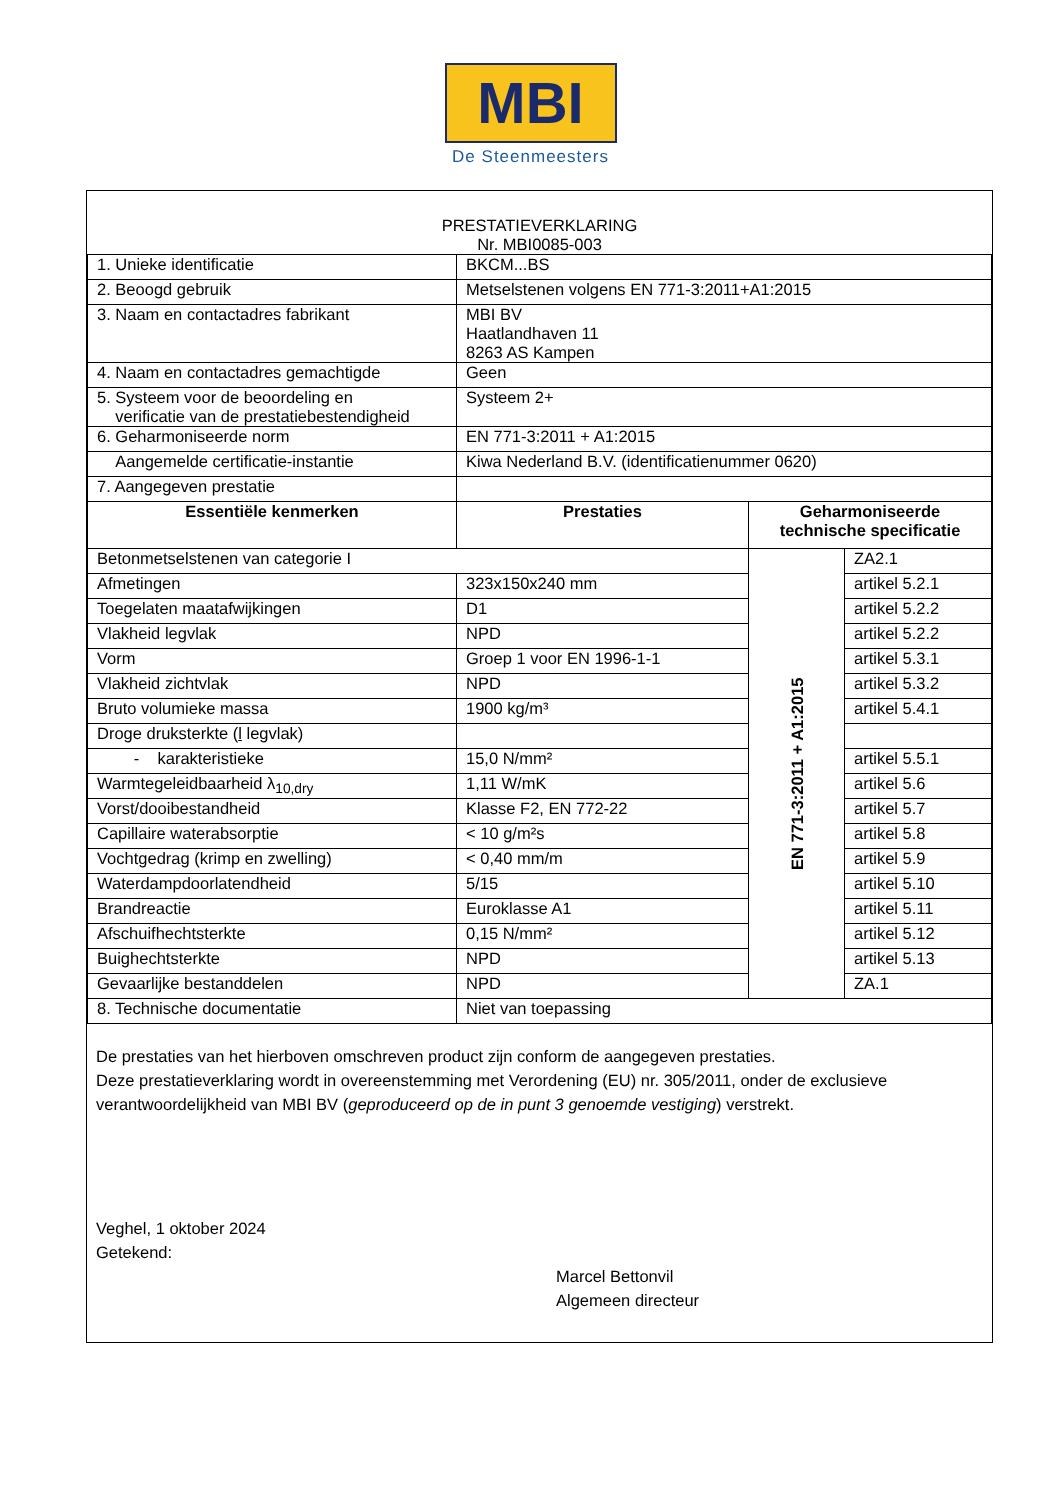MBI
De Steenmeesters
| PRESTATIEVERKLARING Nr. MBI0085-003 | | | |
| 1. Unieke identificatie | BKCM...BS | | |
| 2. Beoogd gebruik | Metselstenen volgens EN 771-3:2011+A1:2015 | | |
| 3. Naam en contactadres fabrikant | MBI BV Haatlandhaven 11 8263 AS Kampen | | |
| 4. Naam en contactadres gemachtigde | Geen | | |
| 5. Systeem voor de beoordeling en verificatie van de prestatiebestendigheid | Systeem 2+ | | |
| 6. Geharmoniseerde norm | EN 771-3:2011 + A1:2015 | | |
| Aangemelde certificatie-instantie | Kiwa Nederland B.V. (identificatienummer 0620) | | |
| 7. Aangegeven prestatie | | | |
| Essentiële kenmerken | Prestaties | Geharmoniseerde technische specificatie | |
| Betonmetselstenen van categorie I | | EN 771-3:2011 + A1:2015 | ZA2.1 |
| Afmetingen | 323x150x240 mm | | artikel 5.2.1 |
| Toegelaten maatafwijkingen | D1 | | artikel 5.2.2 |
| Vlakheid legvlak | NPD | | artikel 5.2.2 |
| Vorm | Groep 1 voor EN 1996-1-1 | | artikel 5.3.1 |
| Vlakheid zichtvlak | NPD | | artikel 5.3.2 |
| Bruto volumieke massa | 1900 kg/m³ | | artikel 5.4.1 |
| Droge druksterkte ( l legvlak) | | | |
| - karakteristieke | 15,0 N/mm² | | artikel 5.5.1 |
| Warmtegeleidbaarheid λ<sub>10,dry</sub> | 1,11 W/mK | | artikel 5.6 |
| Vorst/dooibestandheid | Klasse F2, EN 772-22 | | artikel 5.7 |
| Capillaire waterabsorptie | < 10 g/m²s | | artikel 5.8 |
| Vochtgedrag (krimp en zwelling) | < 0,40 mm/m | | artikel 5.9 |
| Waterdampdoorlatendheid | 5/15 | | artikel 5.10 |
| Brandreactie | Euroklasse A1 | | artikel 5.11 |
| Afschuifhechtsterkte | 0,15 N/mm² | | artikel 5.12 |
| Buighechtsterkte | NPD | | artikel 5.13 |
| Gevaarlijke bestanddelen | NPD | | ZA.1 |
| 8. Technische documentatie | Niet van toepassing | | |
De prestaties van het hierboven omschreven product zijn conform de aangegeven prestaties.
Deze prestatieverklaring wordt in overeenstemming met Verordening (EU) nr. 305/2011, onder de exclusieve verantwoordelijkheid van MBI BV (geproduceerd op de in punt 3 genoemde vestiging) verstrekt.
Veghel, 1 oktober 2024
Getekend:
Marcel Bettonvil
Algemeen directeur